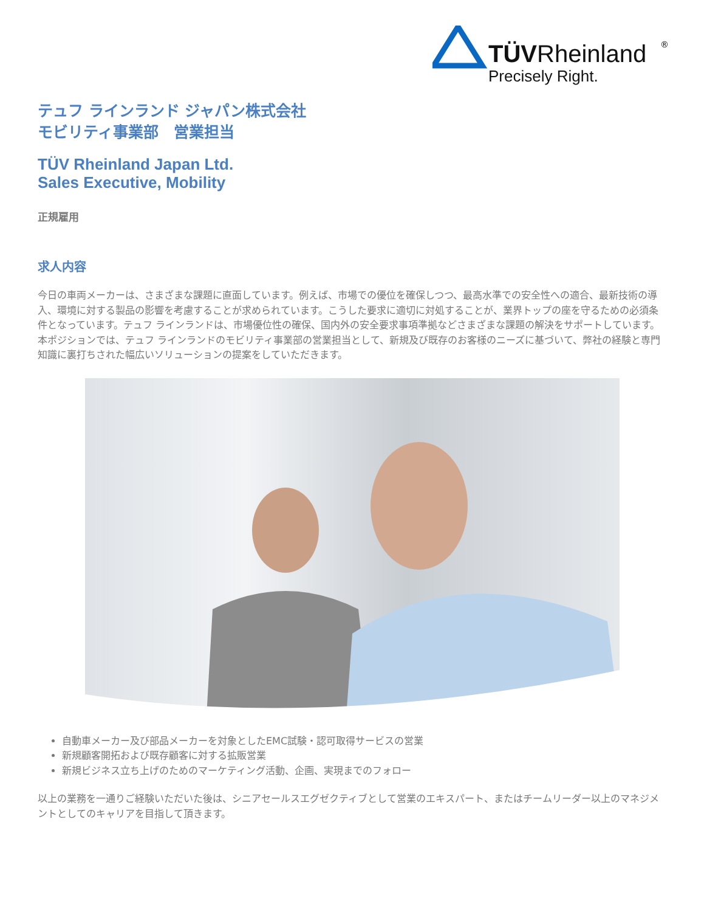TÜVRheinland
®
Precisely Right.
テュフ ラインランド ジャパン株式会社
モビリティ事業部　営業担当
TÜV Rheinland Japan Ltd.
Sales Executive, Mobility
正規雇用
求人内容
今日の車両メーカーは、さまざまな課題に直面しています。例えば、市場での優位を確保しつつ、最高水準での安全性への適合、最新技術の導入、環境に対する製品の影響を考慮することが求められています。こうした要求に適切に対処することが、業界トップの座を守るための必須条件となっています。テュフ ラインランドは、市場優位性の確保、国内外の安全要求事項準拠などさまざまな課題の解決をサポートしています。
本ポジションでは、テュフ ラインランドのモビリティ事業部の営業担当として、新規及び既存のお客様のニーズに基づいて、弊社の経験と専門知識に裏打ちされた幅広いソリューションの提案をしていただきます。
自動車メーカー及び部品メーカーを対象としたEMC試験・認可取得サービスの営業
新規顧客開拓および既存顧客に対する拡販営業
新規ビジネス立ち上げのためのマーケティング活動、企画、実現までのフォロー
以上の業務を一通りご経験いただいた後は、シニアセールスエグゼクティブとして営業のエキスパート、またはチームリーダー以上のマネジメントとしてのキャリアを目指して頂きます。